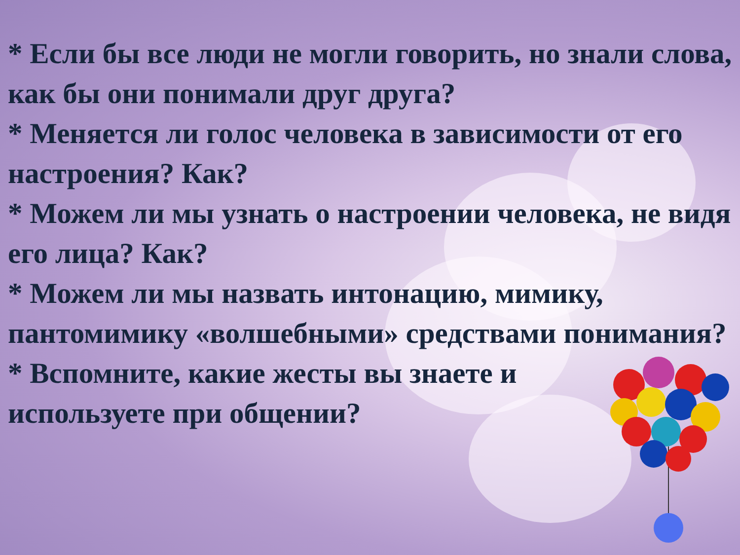* Если бы все люди не могли говорить, но знали слова, как бы они понимали друг друга?
* Меняется ли голос человека в зависимости от его настроения? Как?
* Можем ли мы узнать о настроении человека, не видя его лица? Как?
* Можем ли мы назвать интонацию, мимику, пантомимику «волшебными» средствами понимания?
* Вспомните, какие жесты вы знаете и
используете при общении?